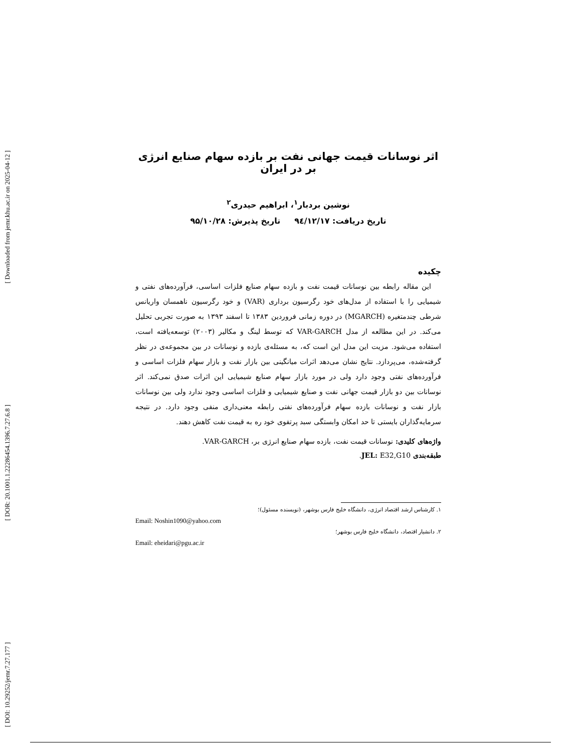[ Downloaded from jemr.khu.ac.ir on 2025-04-12 ]
[ DOR: 20.1001.1.22286454.1396.7.27.6.8 ]
[ DOI: 10.29252/jemr.7.27.177 ]
اثر نوسانات قیمت جهانی نفت بر بازده سهام صنایع انرژی بر در ایران
نوشین بردبار<sup>۱</sup>، ابراهیم حیدری<sup>۲</sup>
تاریخ دریافت: ۹٤/۱۲/۱۷ تاریخ پذیرش: ۹۵/۱۰/۲۸
چکیده
این مقاله رابطه بین نوسانات قیمت نفت و بازده سهام صنایع فلزات اساسی، فرآورده‌های نفتی و شیمیایی را با استفاده از مدل‌های خود رگرسیون برداری (VAR) و خود رگرسیون ناهمسان واریانس شرطی چندمتغیره (MGARCH) در دوره زمانی فروردین ۱۳۸۳ تا اسفند ۱۳۹۳ به صورت تجربی تحلیل می‌کند. در این مطالعه از مدل VAR-GARCH که توسط لینگ و مکالیر (۲۰۰۳) توسعه‌یافته است، استفاده می‌شود. مزیت این مدل این است که، به مسئله‌ی بازده و نوسانات در بین مجموعه‌ی در نظر گرفته‌شده، می‌پردازد. نتایج نشان می‌دهد اثرات میانگینی بین بازار نفت و بازار سهام فلزات اساسی و فرآورده‌های نفتی وجود دارد ولی در مورد بازار سهام صنایع شیمیایی این اثرات صدق نمی‌کند. اثر نوسانات بین دو بازار قیمت جهانی نفت و صنایع شیمیایی و فلزات اساسی وجود ندارد ولی بین نوسانات بازار نفت و نوسانات بازده سهام فرآورده‌های نفتی رابطه معنی‌داری منفی وجود دارد. در نتیجه سرمایه‌گذاران بایستی تا حد امکان وابستگی سبد پرتفوی خود ره به قیمت نفت کاهش دهند.
واژه‌های کلیدی: نوسانات قیمت نفت، بازده سهام صنایع انرژی بر، VAR-GARCH.
طبقه‌بندی JEL: E32,G10.
۱. کارشناس ارشد اقتصاد انرژی، دانشگاه خلیج فارس بوشهر، (نویسنده مسئول)؛
Email: Noshin1090@yahoo.com
۲. دانشیار اقتصاد، دانشگاه خلیج فارس بوشهر؛
Email: eheidari@pgu.ac.ir